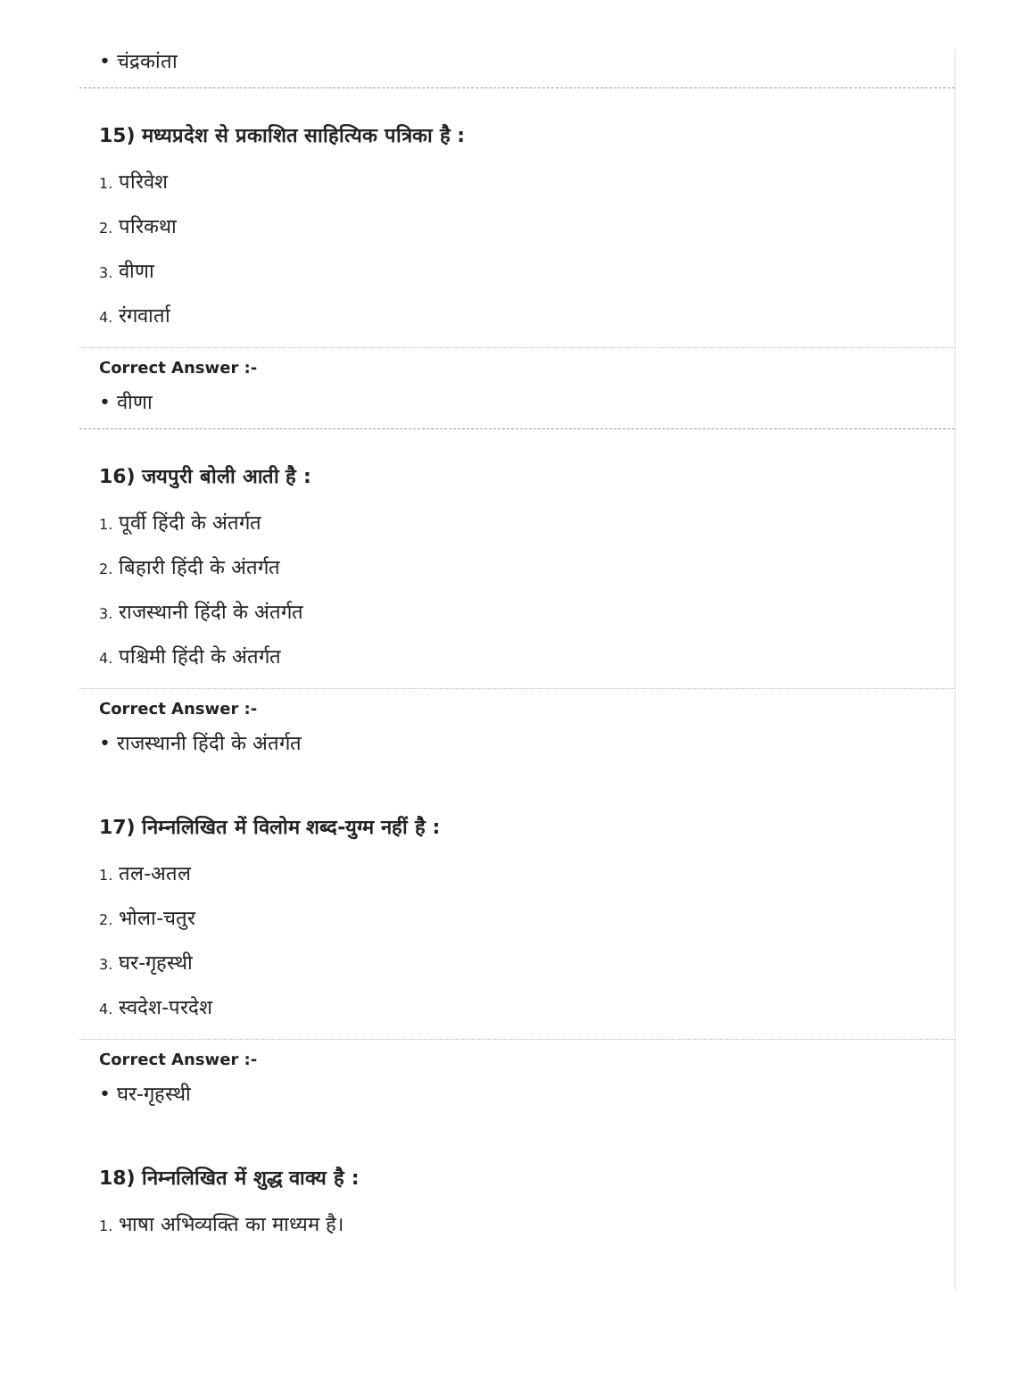• चंद्रकांता
15) मध्यप्रदेश से प्रकाशित साहित्यिक पत्रिका है :
1. परिवेश
2. परिकथा
3. वीणा
4. रंगवार्ता
Correct Answer :-
• वीणा
16) जयपुरी बोली आती है :
1. पूर्वी हिंदी के अंतर्गत
2. बिहारी हिंदी के अंतर्गत
3. राजस्थानी हिंदी के अंतर्गत
4. पश्चिमी हिंदी के अंतर्गत
Correct Answer :-
• राजस्थानी हिंदी के अंतर्गत
17) निम्नलिखित में विलोम शब्द-युग्म नहीं है :
1. तल-अतल
2. भोला-चतुर
3. घर-गृहस्थी
4. स्वदेश-परदेश
Correct Answer :-
• घर-गृहस्थी
18) निम्नलिखित में शुद्ध वाक्य है :
1. भाषा अभिव्यक्ति का माध्यम है।